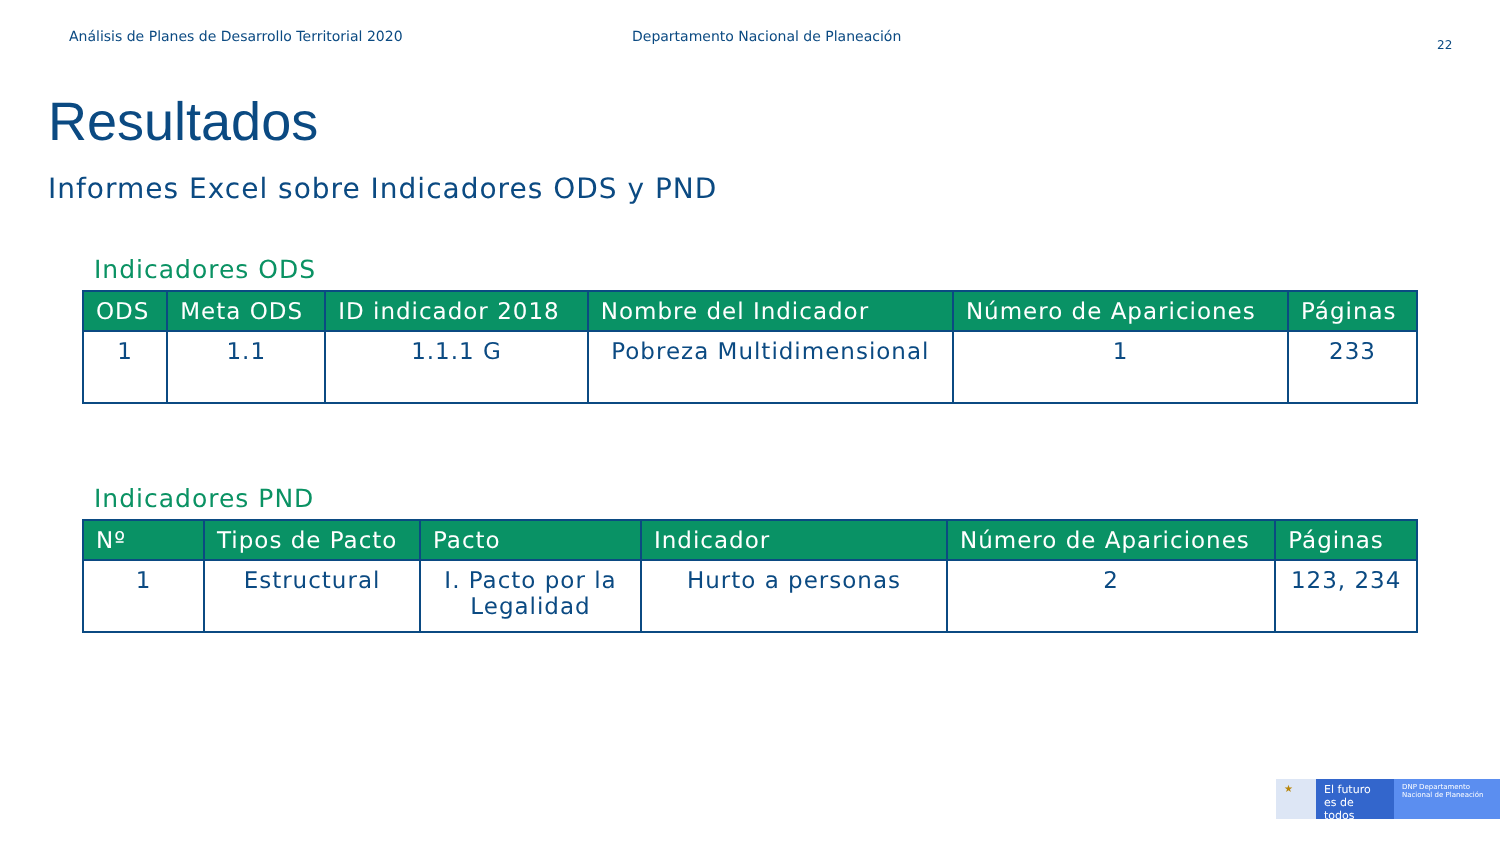Análisis de Planes de Desarrollo Territorial 2020 Departamento Nacional de Planeación 22
Resultados
Informes Excel sobre Indicadores ODS y PND
Indicadores ODS
| ODS | Meta ODS | ID indicador 2018 | Nombre del Indicador | Número de Apariciones | Páginas |
| --- | --- | --- | --- | --- | --- |
| 1 | 1.1 | 1.1.1 G | Pobreza Multidimensional | 1 | 233 |
Indicadores PND
| Nº | Tipos de Pacto | Pacto | Indicador | Número de Apariciones | Páginas |
| --- | --- | --- | --- | --- | --- |
| 1 | Estructural | I. Pacto por la Legalidad | Hurto a personas | 2 | 123, 234 |
★ El futuro es de todos
DNP Departamento Nacional de Planeación